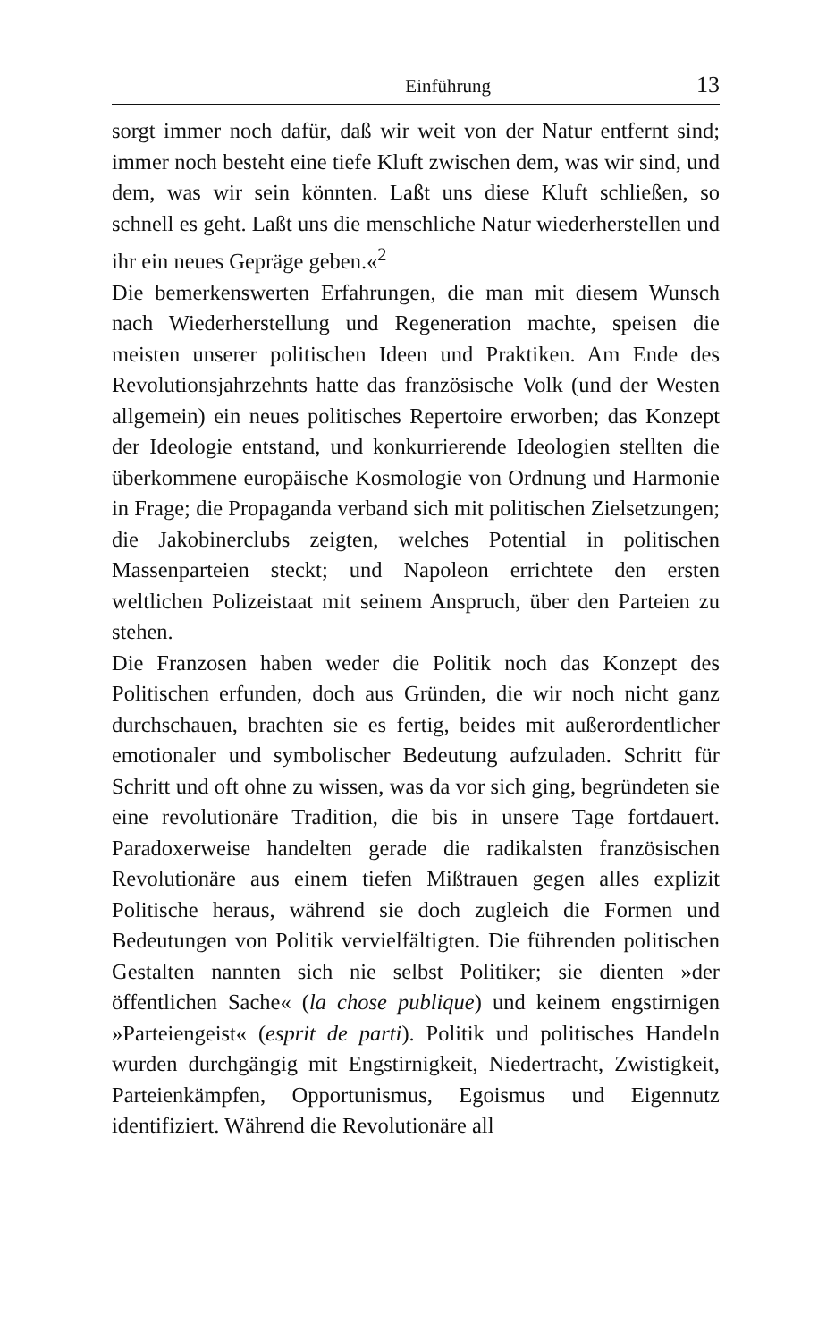Einführung 13
sorgt immer noch dafür, daß wir weit von der Natur entfernt sind; immer noch besteht eine tiefe Kluft zwischen dem, was wir sind, und dem, was wir sein könnten. Laßt uns diese Kluft schließen, so schnell es geht. Laßt uns die menschliche Natur wiederherstellen und ihr ein neues Gepräge geben.«<sup>2</sup>
Die bemerkenswerten Erfahrungen, die man mit diesem Wunsch nach Wiederherstellung und Regeneration machte, speisen die meisten unserer politischen Ideen und Praktiken. Am Ende des Revolutionsjahrzehnts hatte das französische Volk (und der Westen allgemein) ein neues politisches Repertoire erworben; das Konzept der Ideologie entstand, und konkurrierende Ideologien stellten die überkommene europäische Kosmologie von Ordnung und Harmonie in Frage; die Propaganda verband sich mit politischen Zielsetzungen; die Jakobinerclubs zeigten, welches Potential in politischen Massenparteien steckt; und Napoleon errichtete den ersten weltlichen Polizeistaat mit seinem Anspruch, über den Parteien zu stehen.
Die Franzosen haben weder die Politik noch das Konzept des Politischen erfunden, doch aus Gründen, die wir noch nicht ganz durchschauen, brachten sie es fertig, beides mit außerordentlicher emotionaler und symbolischer Bedeutung aufzuladen. Schritt für Schritt und oft ohne zu wissen, was da vor sich ging, begründeten sie eine revolutionäre Tradition, die bis in unsere Tage fortdauert. Paradoxerweise handelten gerade die radikalsten französischen Revolutionäre aus einem tiefen Mißtrauen gegen alles explizit Politische heraus, während sie doch zugleich die Formen und Bedeutungen von Politik vervielfältigten. Die führenden politischen Gestalten nannten sich nie selbst Politiker; sie dienten »der öffentlichen Sache« (la chose publique) und keinem engstirnigen »Parteiengeist« (esprit de parti). Politik und politisches Handeln wurden durchgängig mit Engstirnigkeit, Niedertracht, Zwistigkeit, Parteienkämpfen, Opportunismus, Egoismus und Eigennutz identifiziert. Während die Revolutionäre all